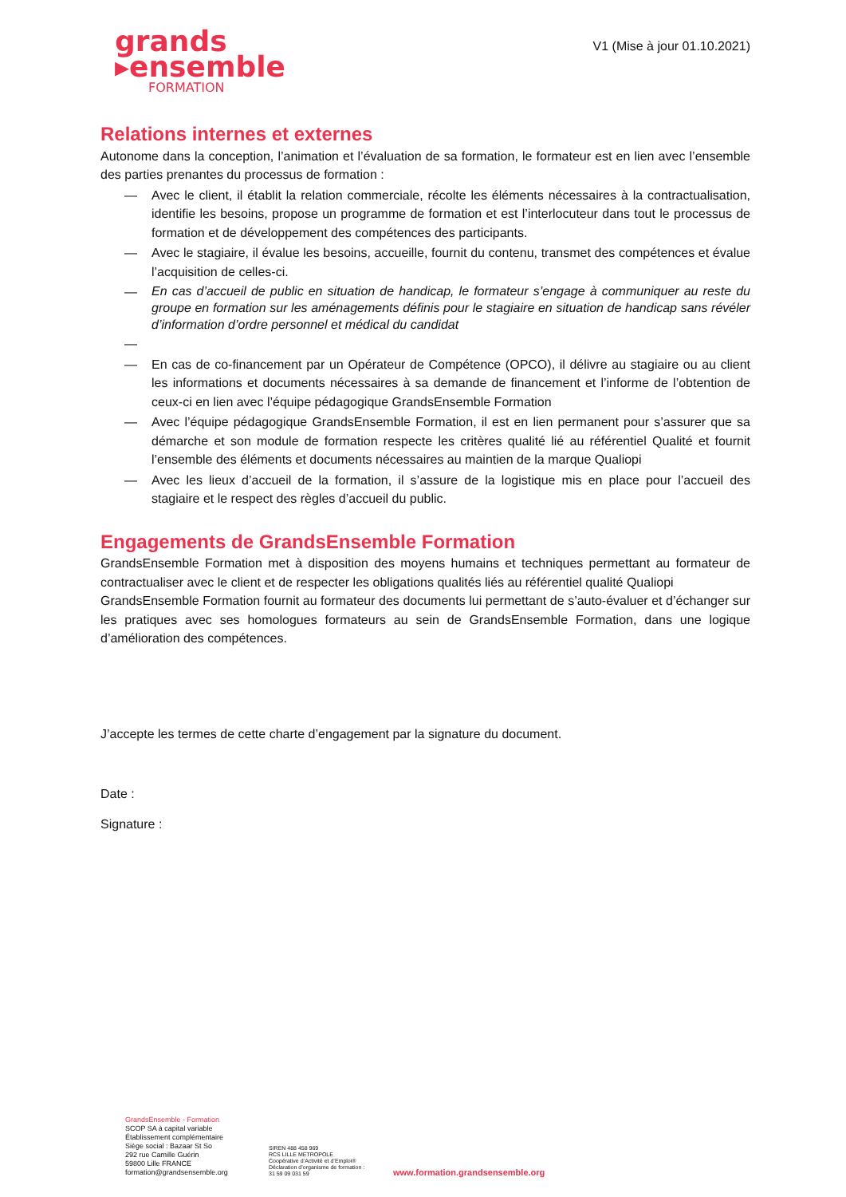grands
▸ensemble
FORMATION
V1 (Mise à jour 01.10.2021)
Relations internes et externes
Autonome dans la conception, l’animation et l’évaluation de sa formation, le formateur est en lien avec l’ensemble des parties prenantes du processus de formation :
— Avec le client, il établit la relation commerciale, récolte les éléments nécessaires à la contractualisation, identifie les besoins, propose un programme de formation et est l’interlocuteur dans tout le processus de formation et de développement des compétences des participants.
— Avec le stagiaire, il évalue les besoins, accueille, fournit du contenu, transmet des compétences et évalue l’acquisition de celles-ci.
— En cas d’accueil de public en situation de handicap, le formateur s’engage à communiquer au reste du groupe en formation sur les aménagements définis pour le stagiaire en situation de handicap sans révéler d’information d’ordre personnel et médical du candidat
—
— En cas de co-financement par un Opérateur de Compétence (OPCO), il délivre au stagiaire ou au client les informations et documents nécessaires à sa demande de financement et l’informe de l’obtention de ceux-ci en lien avec l’équipe pédagogique GrandsEnsemble Formation
— Avec l’équipe pédagogique GrandsEnsemble Formation, il est en lien permanent pour s’assurer que sa démarche et son module de formation respecte les critères qualité lié au référentiel Qualité et fournit l’ensemble des éléments et documents nécessaires au maintien de la marque Qualiopi
— Avec les lieux d’accueil de la formation, il s’assure de la logistique mis en place pour l’accueil des stagiaire et le respect des règles d’accueil du public.
Engagements de GrandsEnsemble Formation
GrandsEnsemble Formation met à disposition des moyens humains et techniques permettant au formateur de contractualiser avec le client et de respecter les obligations qualités liés au référentiel qualité Qualiopi
GrandsEnsemble Formation fournit au formateur des documents lui permettant de s’auto-évaluer et d’échanger sur les pratiques avec ses homologues formateurs au sein de GrandsEnsemble Formation, dans une logique d’amélioration des compétences.
J’accepte les termes de cette charte d’engagement par la signature du document.
Date :
Signature :
GrandsEnsemble - Formation
SCOP SA à capital variable
Établissement complémentaire
Siège social : Bazaar St So
292 rue Camille Guérin
59800 Lille FRANCE
formation@grandsensemble.org
SIREN 488 458 969
RCS LILLE METROPOLE
Coopérative d’Activité et d’Emploi®
Déclaration d’organisme de formation :
31 59 09 031 59
www.formation.grandsensemble.org